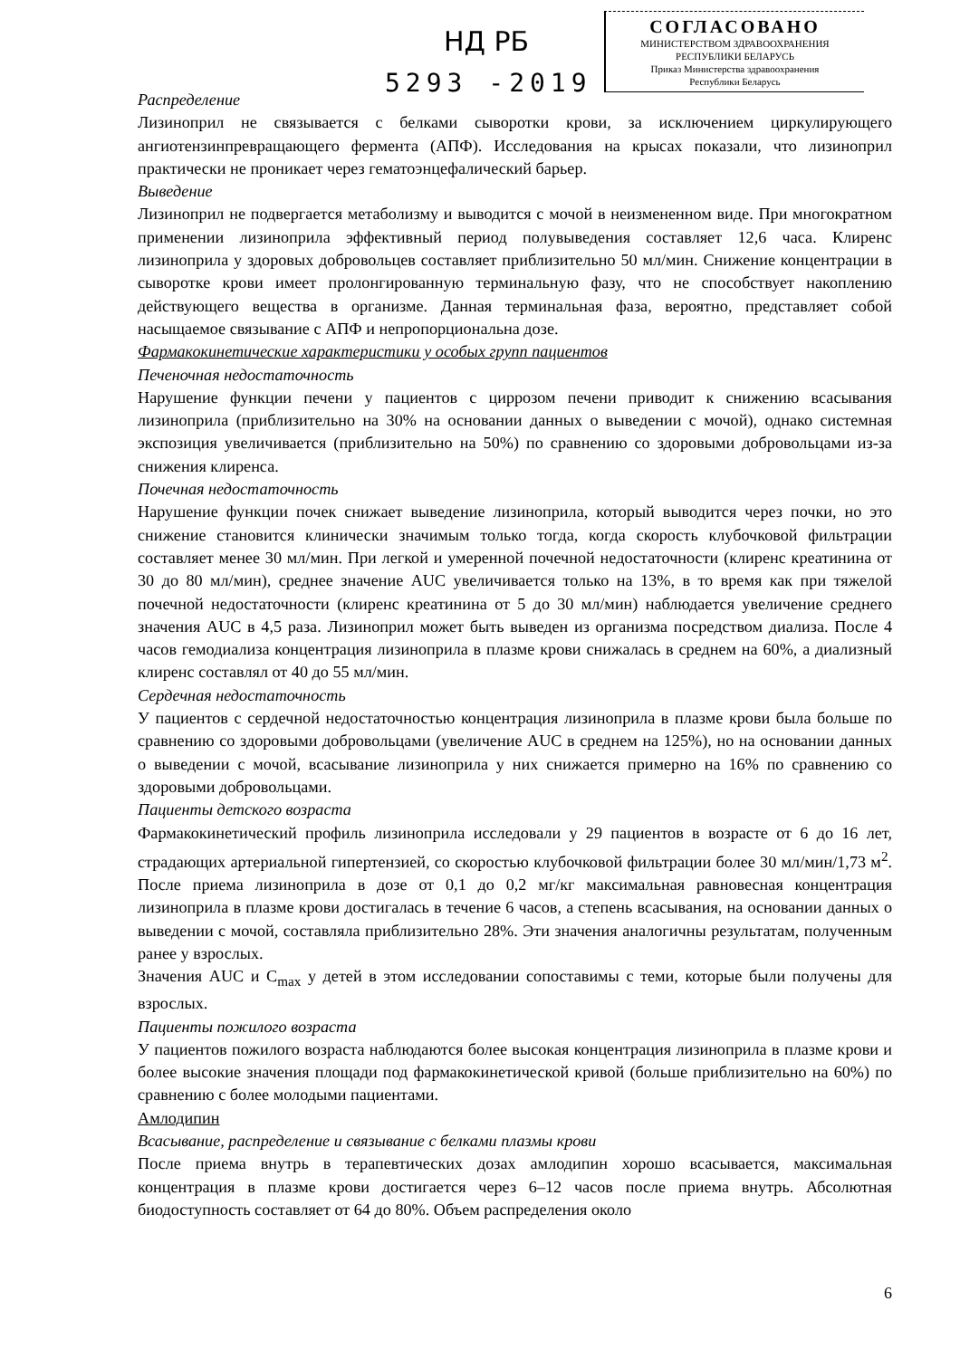НД РБ
5293 -2019
СОГЛАСОВАНО
МИНИСТЕРСТВОМ ЗДРАВООХРАНЕНИЯ
РЕСПУБЛИКИ БЕЛАРУСЬ
Приказ Министерства здравоохранения
Республики Беларусь
Распределение
Лизиноприл не связывается с белками сыворотки крови, за исключением циркулирующего ангиотензинпревращающего фермента (АПФ). Исследования на крысах показали, что лизиноприл практически не проникает через гематоэнцефалический барьер.
Выведение
Лизиноприл не подвергается метаболизму и выводится с мочой в неизмененном виде. При многократном применении лизиноприла эффективный период полувыведения составляет 12,6 часа. Клиренс лизиноприла у здоровых добровольцев составляет приблизительно 50 мл/мин. Снижение концентрации в сыворотке крови имеет пролонгированную терминальную фазу, что не способствует накоплению действующего вещества в организме. Данная терминальная фаза, вероятно, представляет собой насыщаемое связывание с АПФ и непропорциональна дозе.
Фармакокинетические характеристики у особых групп пациентов
Печеночная недостаточность
Нарушение функции печени у пациентов с циррозом печени приводит к снижению всасывания лизиноприла (приблизительно на 30% на основании данных о выведении с мочой), однако системная экспозиция увеличивается (приблизительно на 50%) по сравнению со здоровыми добровольцами из-за снижения клиренса.
Почечная недостаточность
Нарушение функции почек снижает выведение лизиноприла, который выводится через почки, но это снижение становится клинически значимым только тогда, когда скорость клубочковой фильтрации составляет менее 30 мл/мин. При легкой и умеренной почечной недостаточности (клиренс креатинина от 30 до 80 мл/мин), среднее значение AUC увеличивается только на 13%, в то время как при тяжелой почечной недостаточности (клиренс креатинина от 5 до 30 мл/мин) наблюдается увеличение среднего значения AUC в 4,5 раза. Лизиноприл может быть выведен из организма посредством диализа. После 4 часов гемодиализа концентрация лизиноприла в плазме крови снижалась в среднем на 60%, а диализный клиренс составлял от 40 до 55 мл/мин.
Сердечная недостаточность
У пациентов с сердечной недостаточностью концентрация лизиноприла в плазме крови была больше по сравнению со здоровыми добровольцами (увеличение AUC в среднем на 125%), но на основании данных о выведении с мочой, всасывание лизиноприла у них снижается примерно на 16% по сравнению со здоровыми добровольцами.
Пациенты детского возраста
Фармакокинетический профиль лизиноприла исследовали у 29 пациентов в возрасте от 6 до 16 лет, страдающих артериальной гипертензией, со скоростью клубочковой фильтрации более 30 мл/мин/1,73 м<sup>2</sup>. После приема лизиноприла в дозе от 0,1 до 0,2 мг/кг максимальная равновесная концентрация лизиноприла в плазме крови достигалась в течение 6 часов, а степень всасывания, на основании данных о выведении с мочой, составляла приблизительно 28%. Эти значения аналогичны результатам, полученным ранее у взрослых.
Значения AUC и C<sub>max</sub> у детей в этом исследовании сопоставимы с теми, которые были получены для взрослых.
Пациенты пожилого возраста
У пациентов пожилого возраста наблюдаются более высокая концентрация лизиноприла в плазме крови и более высокие значения площади под фармакокинетической кривой (больше приблизительно на 60%) по сравнению с более молодыми пациентами.
Амлодипин
Всасывание, распределение и связывание с белками плазмы крови
После приема внутрь в терапевтических дозах амлодипин хорошо всасывается, максимальная концентрация в плазме крови достигается через 6–12 часов после приема внутрь. Абсолютная биодоступность составляет от 64 до 80%. Объем распределения около
6